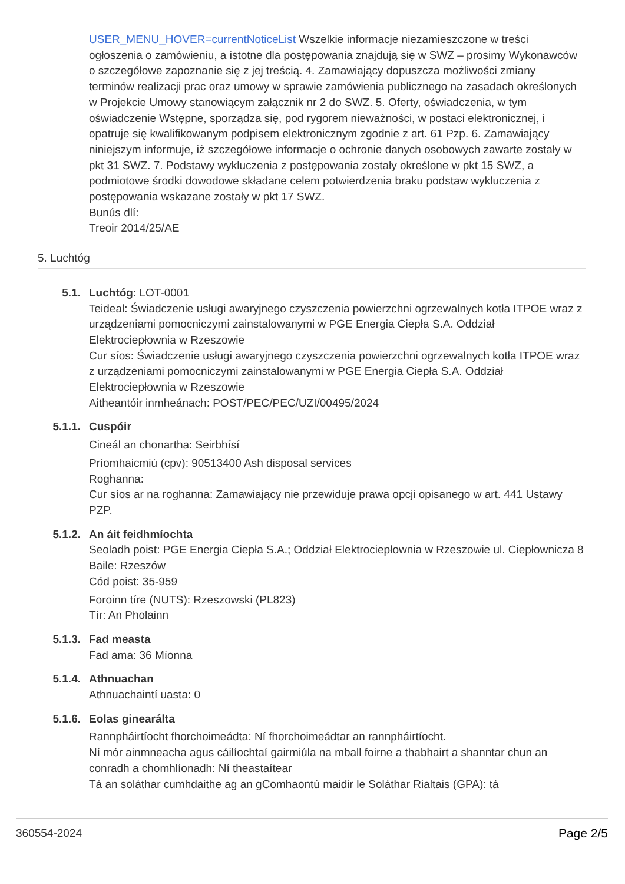USER_MENU_HOVER=currentNoticeList Wszelkie informacje niezamieszczone w treści ogłoszenia o zamówieniu, a istotne dla postępowania znajdują się w SWZ – prosimy Wykonawców o szczegółowe zapoznanie się z jej treścią. 4. Zamawiający dopuszcza możliwości zmiany terminów realizacji prac oraz umowy w sprawie zamówienia publicznego na zasadach określonych w Projekcie Umowy stanowiącym załącznik nr 2 do SWZ. 5. Oferty, oświadczenia, w tym oświadczenie Wstępne, sporządza się, pod rygorem nieważności, w postaci elektronicznej, i opatruje się kwalifikowanym podpisem elektronicznym zgodnie z art. 61 Pzp. 6. Zamawiający niniejszym informuje, iż szczegółowe informacje o ochronie danych osobowych zawarte zostały w pkt 31 SWZ. 7. Podstawy wykluczenia z postępowania zostały określone w pkt 15 SWZ, a podmiotowe środki dowodowe składane celem potwierdzenia braku podstaw wykluczenia z postępowania wskazane zostały w pkt 17 SWZ.
Bunús dlí:
Treoir 2014/25/AE
5. Luchtóg
5.1. Luchtóg: LOT-0001
Teideal: Świadczenie usługi awaryjnego czyszczenia powierzchni ogrzewalnych kotła ITPOE wraz z urządzeniami pomocniczymi zainstalowanymi w PGE Energia Ciepła S.A. Oddział Elektrociepłownia w Rzeszowie
Cur síos: Świadczenie usługi awaryjnego czyszczenia powierzchni ogrzewalnych kotła ITPOE wraz z urządzeniami pomocniczymi zainstalowanymi w PGE Energia Ciepła S.A. Oddział Elektrociepłownia w Rzeszowie
Aitheantóir inmheánach: POST/PEC/PEC/UZI/00495/2024
5.1.1. Cuspóir
Cineál an chonartha: Seirbhísí
Príomhaicmiú (cpv): 90513400 Ash disposal services
Roghanna:
Cur síos ar na roghanna: Zamawiający nie przewiduje prawa opcji opisanego w art. 441 Ustawy PZP.
5.1.2. An áit feidhmíochta
Seoladh poist: PGE Energia Ciepła S.A.; Oddział Elektrociepłownia w Rzeszowie ul. Ciepłownicza 8
Baile: Rzeszów
Cód poist: 35-959
Foroinn tíre (NUTS): Rzeszowski (PL823)
Tír: An Pholainn
5.1.3. Fad measta
Fad ama: 36 Míonna
5.1.4. Athnuachan
Athnuachaintí uasta: 0
5.1.6. Eolas ginearálta
Rannpháirtíocht fhorchoimeádta: Ní fhorchoimeádtar an rannpháirtíocht.
Ní mór ainmneacha agus cáilíochtaí gairmiúla na mball foirne a thabhairt a shanntar chun an conradh a chomhlíonadh: Ní theastaítear
Tá an soláthar cumhdaithe ag an gComhaontú maidir le Soláthar Rialtais (GPA): tá
360554-2024 Page 2/5